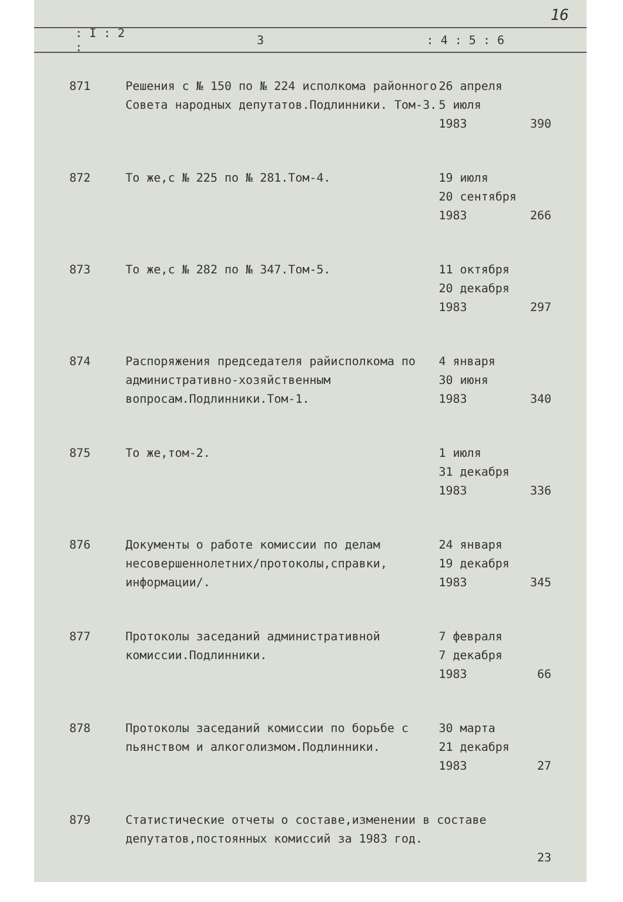16
: I : 2 : 3: 4 : 5 : 6
| 871 | Решения с № 150 по № 224 исполкома районного Совета народных депутатов.Подлинники. Том-3. | 26 апреля 5 июля 1983 | 390 |
| 872 | То же,с № 225 по № 281.Том-4. | 19 июля 20 сентября 1983 | 266 |
| 873 | То же,с № 282 по № 347.Том-5. | 11 октября 20 декабря 1983 | 297 |
| 874 | Распоряжения председателя райисполкома по административно-хозяйственным вопросам.Подлинники.Том-1. | 4 января 30 июня 1983 | 340 |
| 875 | То же,том-2. | 1 июля 31 декабря 1983 | 336 |
| 876 | Документы о работе комиссии по делам несовершеннолетних/протоколы,справки, информации/. | 24 января 19 декабря 1983 | 345 |
| 877 | Протоколы заседаний административной комиссии.Подлинники. | 7 февраля 7 декабря 1983 | 66 |
| 878 | Протоколы заседаний комиссии по борьбе с пьянством и алкоголизмом.Подлинники. | 30 марта 21 декабря 1983 | 27 |
| 879 | Статистические отчеты о составе,изменении в составе депутатов,постоянных комиссий за 1983 год. | | 23 |